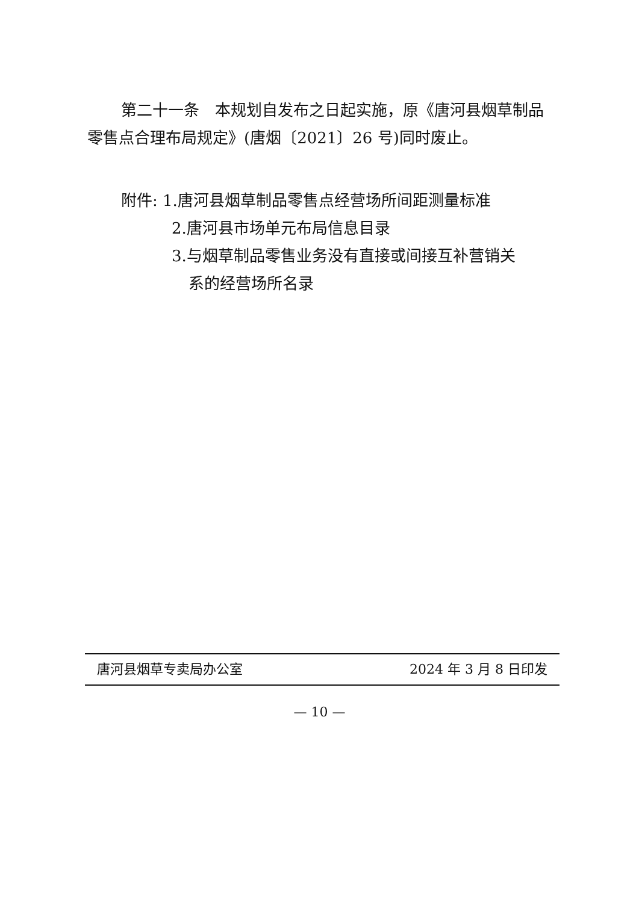第二十一条　本规划自发布之日起实施，原《唐河县烟草制品零售点合理布局规定》(唐烟〔2021〕26 号)同时废止。
附件: 1.唐河县烟草制品零售点经营场所间距测量标准
2.唐河县市场单元布局信息目录
3.与烟草制品零售业务没有直接或间接互补营销关
系的经营场所名录
唐河县烟草专卖局办公室 2024 年 3 月 8 日印发
— 10 —